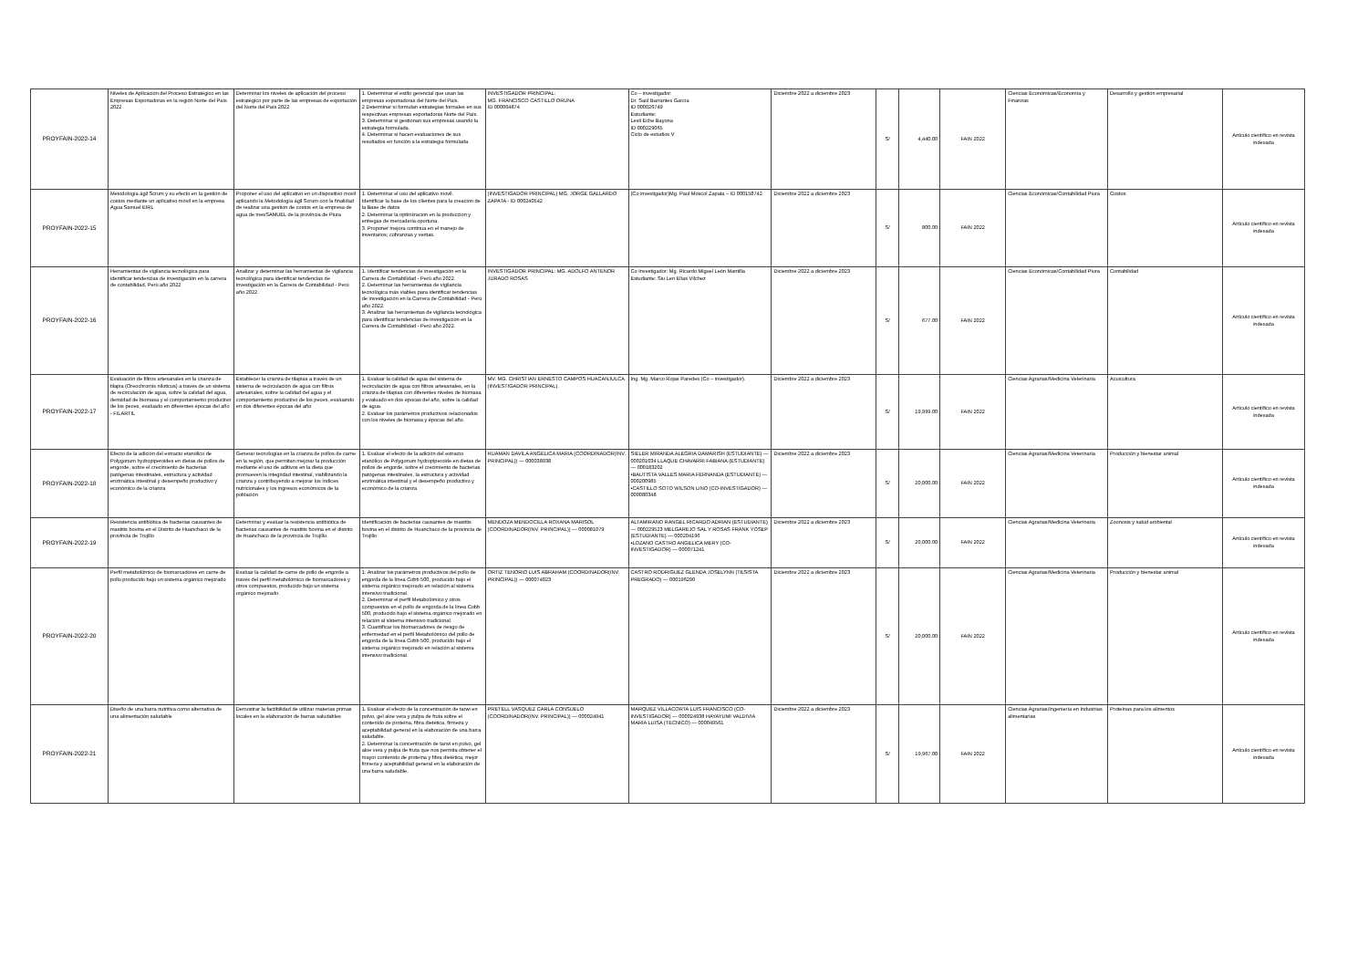| PROYFAIN-2022-14 | Niveles de Aplicación del Proceso Estratégico en las Empresas Exportadoras en la región Norte del País 2022 | Determinar los niveles de aplicación del proceso estratégico por parte de las empresas de exportación del Norte del País 2022 | 1. Determinar el estilo gerencial que usan las empresas exportadoras del Norte del País. 2 Determinar si formulan estrategias formales en sus respectivas empresas exportadoras Norte del País. 3. Determinar si gestionan sus empresas usando la estrategia formulada. 4. Determinar si hacen evaluaciones de sus resultados en función a la estrategia formulada. | INVESTIGADOR PRINCIPAL: MG. FRANCISCO CASTILLO ORUNA ID 000064874 | Co – investigador: Dr. Saúl Barrantes García ID 000026749 Estudiante: Lesli Eche Bayona ID 000229065 Ciclo de estudios V | Diciembre 2022 a diciembre 2023 | S/ | 4,440.00 | FAIN 2022 | Ciencias Económicas/Économía y Finanzas | Desarrollo y gestión empresarial | Artículo científico en revista indexada |
| PROYFAIN-2022-15 | Metodología ágil Scrum y su efecto en la gestión de costos mediante un aplicativo móvil en la empresa Agua Samuel EIRL | Proponer el uso del aplicativo en un dispositivo movil aplicando la Metodología ágil Scrum con la finalidad de realizar una gestion de costos en la empresa de agua de mesSAMUEL de la provincia de Piura | 1. Determinar el uso del aplicativo movil. Identificar la base de los clientes para la creacion de la Base de datos 2. Determinar la optimizacion en la produccion y entregas de mercaderia oportuna. 3. Proponer mejora continua en el manejo de inventarios; cobranzas y ventas. | (INVESTIGADOR PRINCIPAL) MG. JORGE GALLARDO ZAPATA - ID 000240542 | (Co investigador)Mg. Paul Moscol Zapata – ID 000158742 | Diciembre 2022 a diciembre 2023 | S/ | 800.00 | FAIN 2022 | Ciencias Económicas/Contabilidad Piura | Costos | Artículo científico en revista indexada |
| PROYFAIN-2022-16 | Herramientas de vigilancia tecnológica para identificar tendencias de investigación en la carrera de contabilidad, Perú año 2022 | Analizar y determinar las herramientas de vigilancia tecnológica para identificar tendencias de investigación en la Carrera de Contabilidad - Perú año 2022. | 1. Identificar tendencias de investigación en la Carrera de Contabilidad - Perú año 2022. 2. Determinar las herramientas de vigilancia tecnológica más viables para identificar tendencias de investigación en la Carrera de Contabilidad - Perú año 2022. 3. Analizar las herramientas de vigilancia tecnológica para identificar tendencias de investigación en la Carrera de Contabilidad - Perú año 2022. | INVESTIGADOR PRINCIPAL: MG. ADOLFO ANTENOR JURADO ROSAS | Co Investigador: Mg. Ricardo Miguel León Mantilla Estudiante: Siu Len Elías Vílchez | Diciembre 2022 a diciembre 2023 | S/ | 677.00 | FAIN 2022 | Ciencias Económicas/Contabilidad Piura | Contabilidad | Artículo científico en revista indexada |
| PROYFAIN-2022-17 | Evaluación de filtros artesanales en la crianza de tilapia (Oreochromis niloticus) a través de un sistema de recirculación de agua, sobre la calidad del agua, densidad de biomasa y el comportamiento productivo de los peces, evaluado en diferentes épocas del año - FILARTIL | Establecer la crianza de tilapias a través de un sistema de recirculación de agua con filtros artesanales, sobre la calidad del agua y el comportamiento productivo de los peces, evaluando en dos diferentes épocas del año | 1. Evaluar la calidad de agua del sistema de recirculación de agua con filtros artesanales, en la crianza de tilapias con diferentes niveles de biomasa y evaluado en dos épocas del año, sobre la calidad de agua. 2. Evaluar los parámetros productivos relacionados con los niveles de biomasa y épocas del año. | MV. MG. CHRISTIAN ERNESTO CAMPOS HUACANJULCA (INVESTIGADOR PRINCIPAL). | Ing. Mg. Marco Rojas Paredes (Co – investigador). | Diciembre 2022 a diciembre 2023 | S/ | 19,999.00 | FAIN 2022 | Ciencias Agrarias/Medicina Veterinaria | Acuicultura | Artículo científico en revista indexada |
| PROYFAIN-2022-18 | Efecto de la adición del extracto etanólico de Polygonum hydropiperoides en dietas de pollos de engorde, sobre el crecimiento de bacterias patógenas intestinales, estructura y actividad enzimática intestinal y desempeño productivo y económico de la crianza | Generar tecnologías en la crianza de pollos de carne en la región, que permitan mejorar la producción mediante el uso de aditivos en la dieta que promueven la integridad intestinal, viabilizando la crianza y contribuyendo a mejorar los índices nutricionales y los ingresos económicos de la población | 1. Evaluar el efecto de la adición del extracto etanólico de Polygonum hydropiperoide en dietas de pollos de engorde, sobre el crecimiento de bacterias patógenas intestinales, la estructura y actividad enzimática intestinal y el desempeño productivo y económico de la crianza | HUAMAN DAVILA ANGELICA MARIA (COORDINADOR(INV. PRINCIPAL)) — 000038938 | SIELER MIRANDA ALEGRIA DAMARISH (ESTUDIANTE) — 000201034 LLAQUE CHAVARRI FABIANA (ESTUDIANTE) — 000183202 •BAUTISTA VALLES MARIA FERNANDA (ESTUDIANTE) — 000200985 •CASTILLO SOTO WILSON LINO (CO-INVESTIGADOR) — 000080348 | Diciembre 2022 a diciembre 2023 | S/ | 20,000.00 | FAIN 2022 | Ciencias Agrarias/Medicina Veterinaria | Producción y bienestar animal | Artículo científico en revista indexada |
| PROYFAIN-2022-19 | Resistencia antibiótica de bacterias causantes de mastitis bovina en el Distrito de Huanchaco de la provincia de Trujillo | Determinar y evaluar la resistencia antibiótica de bacterias causantes de mastitis bovina en el distrito de Huanchaco de la provincia de Trujillo. | Identificación de bacterias causantes de mastitis bovina en el distrito de Huanchaco de la provincia de Trujillo | MENDOZA MENDOCILLA ROXANA MARISOL (COORDINADOR(INV. PRINCIPAL)) — 000081079 | ALTAMIRANO RANGEL RICARDO ADRIAN (ESTUDIANTE) — 000229523 MELGAREJO SAL Y ROSAS FRANK YOSEP (ESTUDIANTE) — 000204196 •LOZANO CASTRO ANGELICA MERY (CO-INVESTIGADOR) — 000071241 | Diciembre 2022 a diciembre 2023 | S/ | 20,000.00 | FAIN 2022 | Ciencias Agrarias/Medicina Veterinaria | Zoonosis y salud ambiental | Artículo científico en revista indexada |
| PROYFAIN-2022-20 | Perfil metabolómico de biomarcadores en carne de pollo producido bajo un sistema orgánico mejorado | Evaluar la calidad de carne de pollo de engorde a través del perfil metabolómico de biomarcadores y otros compuestos, producido bajo un sistema orgánico mejorado. | 1. Analizar los parámetros productivos del pollo de engorda de la línea Cobb 500, producido bajo el sistema orgánico mejorado en relación al sistema intensivo tradicional. 2. Determinar el perfil Metabolómico y otros compuestos en el pollo de engorda de la línea Cobb 500, producido bajo el sistema orgánico mejorado en relación al sistema intensivo tradicional. 3. Cuantificar los biomarcadores de riesgo de enfermedad en el perfil Metabolómico del pollo de engorda de la línea Cobb 500, producido bajo el sistema orgánico mejorado en relación al sistema intensivo tradicional. | ORTIZ TENORIO LUIS ABRAHAM (COORDINADOR(INV. PRINCIPAL)) — 000074023 | CASTRO RODRIGUEZ GLENDA JOSELYNN (TESISTA PREGRADO) — 000196290 | Diciembre 2022 a diciembre 2023 | S/ | 20,000.00 | FAIN 2022 | Ciencias Agrarias/Medicina Veterinaria | Producción y bienestar animal | Artículo científico en revista indexada |
| PROYFAIN-2022-21 | Diseño de una barra nutritiva como alternativa de una alimentación saludable | Demostrar la factibilidad de utilizar materias primas locales en la elaboración de barras saludables | 1. Evaluar el efecto de la concentración de tarwi en polvo, gel aloe vera y pulpa de fruta sobre el contenido de proteína, fibra dietética, firmeza y aceptabilidad general en la elaboración de una barra saludable. 2. Determinar la concentración de tarwi en polvo, gel aloe vera y pulpa de fruta que nos permita obtener el mayor contenido de proteína y fibra dietética, mejor firmeza y aceptabilidad general en la elaboración de una barra saludable. | PRETELL VASQUEZ CARLA CONSUELO (COORDINADOR(INV. PRINCIPAL)) — 000024941 | MARQUEZ VILLACORTA LUIS FRANCISCO (CO-INVESTIGADOR) — 000024938 HAYAYUMI VALDIVIA MARIA LUISA (TECNICO) — 000049561 | Diciembre 2022 a diciembre 2023 | S/ | 19,967.00 | FAIN 2022 | Ciencias Agrarias/Ingeniería en Industrias alimentarias | Proteínas para los alimentos | Artículo científico en revista indexada |